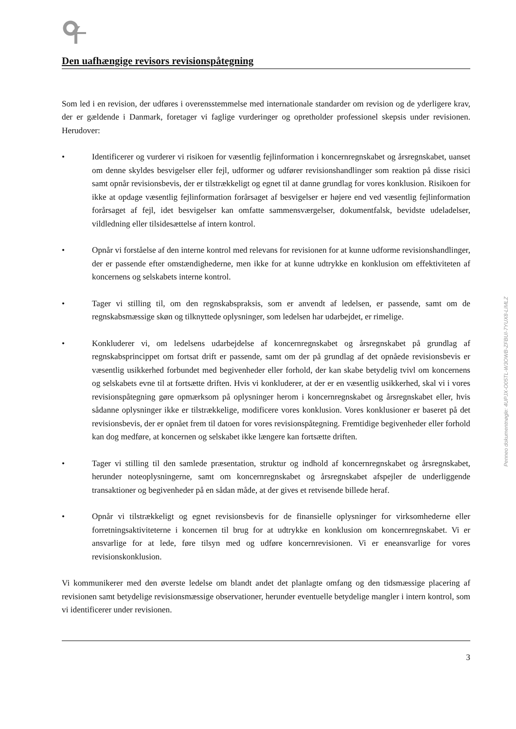Den uafhængige revisors revisionspåtegning
Som led i en revision, der udføres i overensstemmelse med internationale standarder om revision og de yderligere krav, der er gældende i Danmark, foretager vi faglige vurderinger og opretholder professionel skepsis under revisionen. Herudover:
• Identificerer og vurderer vi risikoen for væsentlig fejlinformation i koncernregnskabet og årsregnskabet, uanset om denne skyldes besvigelser eller fejl, udformer og udfører revisionshandlinger som reaktion på disse risici samt opnår revisionsbevis, der er tilstrækkeligt og egnet til at danne grundlag for vores konklusion. Risikoen for ikke at opdage væsentlig fejlinformation forårsaget af besvigelser er højere end ved væsentlig fejlinformation forårsaget af fejl, idet besvigelser kan omfatte sammensværgelser, dokumentfalsk, bevidste udeladelser, vildledning eller tilsidesættelse af intern kontrol.
• Opnår vi forståelse af den interne kontrol med relevans for revisionen for at kunne udforme revisionshandlinger, der er passende efter omstændighederne, men ikke for at kunne udtrykke en konklusion om effektiviteten af koncernens og selskabets interne kontrol.
• Tager vi stilling til, om den regnskabspraksis, som er anvendt af ledelsen, er passende, samt om de regnskabsmæssige skøn og tilknyttede oplysninger, som ledelsen har udarbejdet, er rimelige.
• Konkluderer vi, om ledelsens udarbejdelse af koncernregnskabet og årsregnskabet på grundlag af regnskabsprincippet om fortsat drift er passende, samt om der på grundlag af det opnåede revisionsbevis er væsentlig usikkerhed forbundet med begivenheder eller forhold, der kan skabe betydelig tvivl om koncernens og selskabets evne til at fortsætte driften. Hvis vi konkluderer, at der er en væsentlig usikkerhed, skal vi i vores revisionspåtegning gøre opmærksom på oplysninger herom i koncernregnskabet og årsregnskabet eller, hvis sådanne oplysninger ikke er tilstrækkelige, modificere vores konklusion. Vores konklusioner er baseret på det revisionsbevis, der er opnået frem til datoen for vores revisionspåtegning. Fremtidige begivenheder eller forhold kan dog medføre, at koncernen og selskabet ikke længere kan fortsætte driften.
• Tager vi stilling til den samlede præsentation, struktur og indhold af koncernregnskabet og årsregnskabet, herunder noteoplysningerne, samt om koncernregnskabet og årsregnskabet afspejler de underliggende transaktioner og begivenheder på en sådan måde, at der gives et retvisende billede heraf.
• Opnår vi tilstrækkeligt og egnet revisionsbevis for de finansielle oplysninger for virksomhederne eller forretningsaktiviteterne i koncernen til brug for at udtrykke en konklusion om koncernregnskabet. Vi er ansvarlige for at lede, føre tilsyn med og udføre koncernrevisionen. Vi er eneansvarlige for vores revisionskonklusion.
Vi kommunikerer med den øverste ledelse om blandt andet det planlagte omfang og den tidsmæssige placering af revisionen samt betydelige revisionsmæssige observationer, herunder eventuelle betydelige mangler i intern kontrol, som vi identificerer under revisionen.
Penneo dokumentnøgle: 4UPJX-O05TL-W3OWB-ZFBUI-7YUX8-LIMLZ
3